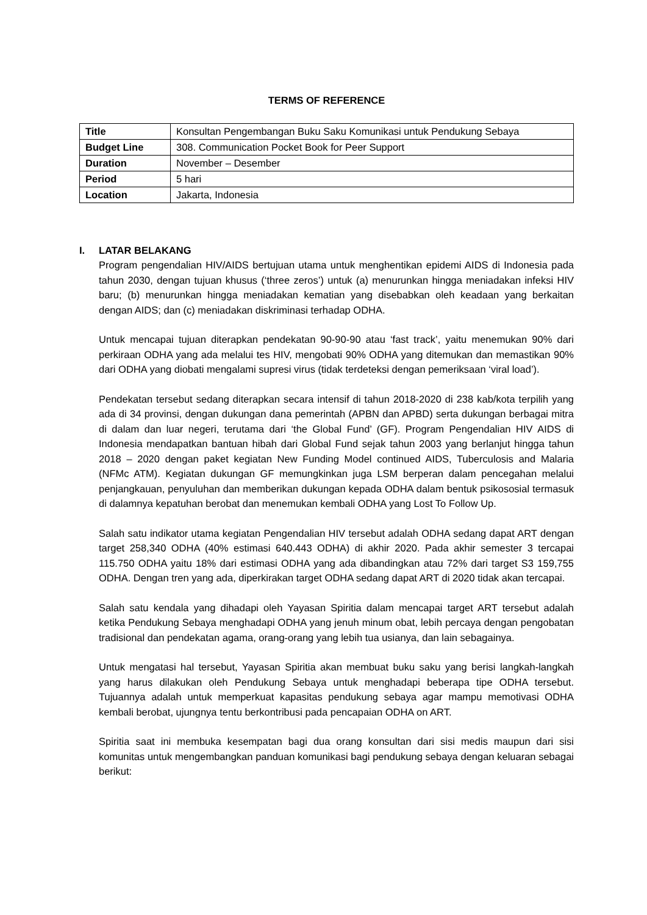TERMS OF REFERENCE
| Title | Konsultan Pengembangan Buku Saku Komunikasi untuk Pendukung Sebaya |
| Budget Line | 308. Communication Pocket Book for Peer Support |
| Duration | November – Desember |
| Period | 5 hari |
| Location | Jakarta, Indonesia |
I. LATAR BELAKANG
Program pengendalian HIV/AIDS bertujuan utama untuk menghentikan epidemi AIDS di Indonesia pada tahun 2030, dengan tujuan khusus (‘three zeros’) untuk (a) menurunkan hingga meniadakan infeksi HIV baru; (b) menurunkan hingga meniadakan kematian yang disebabkan oleh keadaan yang berkaitan dengan AIDS; dan (c) meniadakan diskriminasi terhadap ODHA.
Untuk mencapai tujuan diterapkan pendekatan 90-90-90 atau ‘fast track’, yaitu menemukan 90% dari perkiraan ODHA yang ada melalui tes HIV, mengobati 90% ODHA yang ditemukan dan memastikan 90% dari ODHA yang diobati mengalami supresi virus (tidak terdeteksi dengan pemeriksaan ‘viral load’).
Pendekatan tersebut sedang diterapkan secara intensif di tahun 2018-2020 di 238 kab/kota terpilih yang ada di 34 provinsi, dengan dukungan dana pemerintah (APBN dan APBD) serta dukungan berbagai mitra di dalam dan luar negeri, terutama dari ‘the Global Fund’ (GF). Program Pengendalian HIV AIDS di Indonesia mendapatkan bantuan hibah dari Global Fund sejak tahun 2003 yang berlanjut hingga tahun 2018 – 2020 dengan paket kegiatan New Funding Model continued AIDS, Tuberculosis and Malaria (NFMc ATM). Kegiatan dukungan GF memungkinkan juga LSM berperan dalam pencegahan melalui penjangkauan, penyuluhan dan memberikan dukungan kepada ODHA dalam bentuk psikososial termasuk di dalamnya kepatuhan berobat dan menemukan kembali ODHA yang Lost To Follow Up.
Salah satu indikator utama kegiatan Pengendalian HIV tersebut adalah ODHA sedang dapat ART dengan target 258,340 ODHA (40% estimasi 640.443 ODHA) di akhir 2020. Pada akhir semester 3 tercapai 115.750 ODHA yaitu 18% dari estimasi ODHA yang ada dibandingkan atau 72% dari target S3 159,755 ODHA. Dengan tren yang ada, diperkirakan target ODHA sedang dapat ART di 2020 tidak akan tercapai.
Salah satu kendala yang dihadapi oleh Yayasan Spiritia dalam mencapai target ART tersebut adalah ketika Pendukung Sebaya menghadapi ODHA yang jenuh minum obat, lebih percaya dengan pengobatan tradisional dan pendekatan agama, orang-orang yang lebih tua usianya, dan lain sebagainya.
Untuk mengatasi hal tersebut, Yayasan Spiritia akan membuat buku saku yang berisi langkah-langkah yang harus dilakukan oleh Pendukung Sebaya untuk menghadapi beberapa tipe ODHA tersebut. Tujuannya adalah untuk memperkuat kapasitas pendukung sebaya agar mampu memotivasi ODHA kembali berobat, ujungnya tentu berkontribusi pada pencapaian ODHA on ART.
Spiritia saat ini membuka kesempatan bagi dua orang konsultan dari sisi medis maupun dari sisi komunitas untuk mengembangkan panduan komunikasi bagi pendukung sebaya dengan keluaran sebagai berikut: